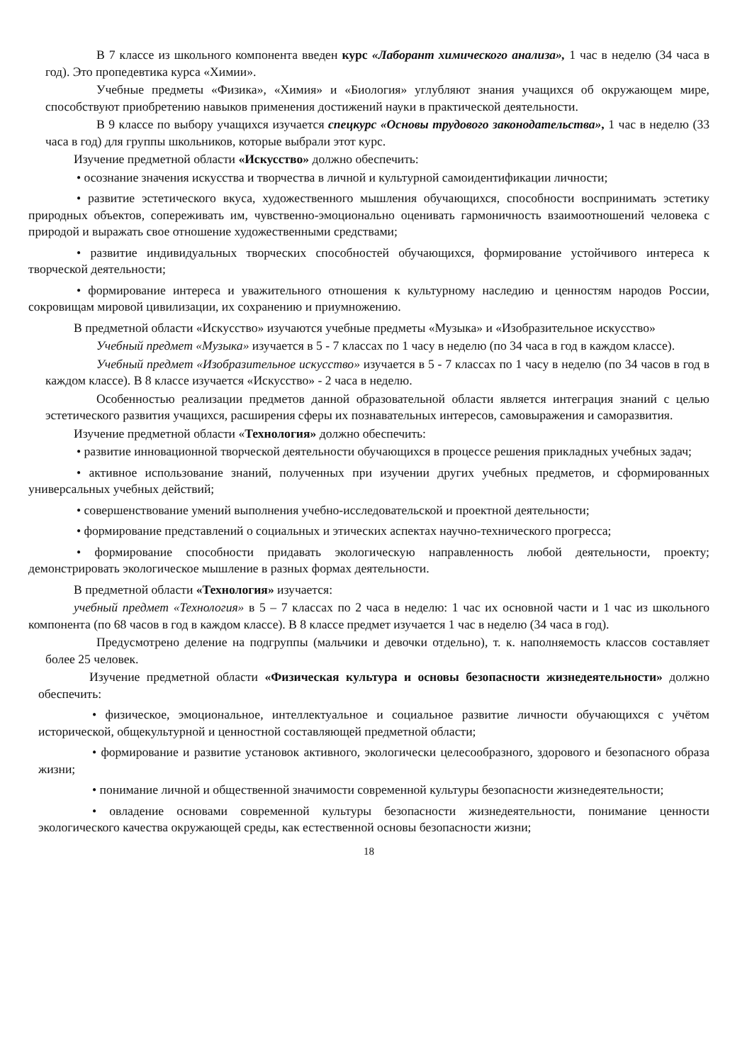В 7 классе из школьного компонента введен курс «Лаборант химического анализа», 1 час в неделю (34 часа в год). Это пропедевтика курса «Химии».
Учебные предметы «Физика», «Химия» и «Биология» углубляют знания учащихся об окружающем мире, способствуют приобретению навыков применения достижений науки в практической деятельности.
В 9 классе по выбору учащихся изучается спецкурс «Основы трудового законодательства», 1 час в неделю (33 часа в год) для группы школьников, которые выбрали этот курс.
Изучение предметной области «Искусство» должно обеспечить:
• осознание значения искусства и творчества в личной и культурной самоидентификации личности;
• развитие эстетического вкуса, художественного мышления обучающихся, способности воспринимать эстетику природных объектов, сопереживать им, чувственно-эмоционально оценивать гармоничность взаимоотношений человека с природой и выражать свое отношение художественными средствами;
• развитие индивидуальных творческих способностей обучающихся, формирование устойчивого интереса к творческой деятельности;
• формирование интереса и уважительного отношения к культурному наследию и ценностям народов России, сокровищам мировой цивилизации, их сохранению и приумножению.
В предметной области «Искусство» изучаются учебные предметы «Музыка» и «Изобразительное искусство»
Учебный предмет «Музыка» изучается в 5 - 7 классах по 1 часу в неделю (по 34 часа в год в каждом классе).
Учебный предмет «Изобразительное искусство» изучается в 5 - 7 классах по 1 часу в неделю (по 34 часов в год в каждом классе). В 8 классе изучается «Искусство» - 2 часа в неделю.
Особенностью реализации предметов данной образовательной области является интеграция знаний с целью эстетического развития учащихся, расширения сферы их познавательных интересов, самовыражения и саморазвития.
Изучение предметной области «Технология» должно обеспечить:
• развитие инновационной творческой деятельности обучающихся в процессе решения прикладных учебных задач;
• активное использование знаний, полученных при изучении других учебных предметов, и сформированных универсальных учебных действий;
• совершенствование умений выполнения учебно-исследовательской и проектной деятельности;
• формирование представлений о социальных и этических аспектах научно-технического прогресса;
• формирование способности придавать экологическую направленность любой деятельности, проекту; демонстрировать экологическое мышление в разных формах деятельности.
В предметной области «Технология» изучается:
учебный предмет «Технология» в 5 – 7 классах по 2 часа в неделю: 1 час их основной части и 1 час из школьного компонента (по 68 часов в год в каждом классе). В 8 классе предмет изучается 1 час в неделю (34 часа в год).
Предусмотрено деление на подгруппы (мальчики и девочки отдельно), т. к. наполняемость классов составляет более 25 человек.
Изучение предметной области «Физическая культура и основы безопасности жизнедеятельности» должно обеспечить:
• физическое, эмоциональное, интеллектуальное и социальное развитие личности обучающихся с учётом исторической, общекультурной и ценностной составляющей предметной области;
• формирование и развитие установок активного, экологически целесообразного, здорового и безопасного образа жизни;
• понимание личной и общественной значимости современной культуры безопасности жизнедеятельности;
• овладение основами современной культуры безопасности жизнедеятельности, понимание ценности экологического качества окружающей среды, как естественной основы безопасности жизни;
18